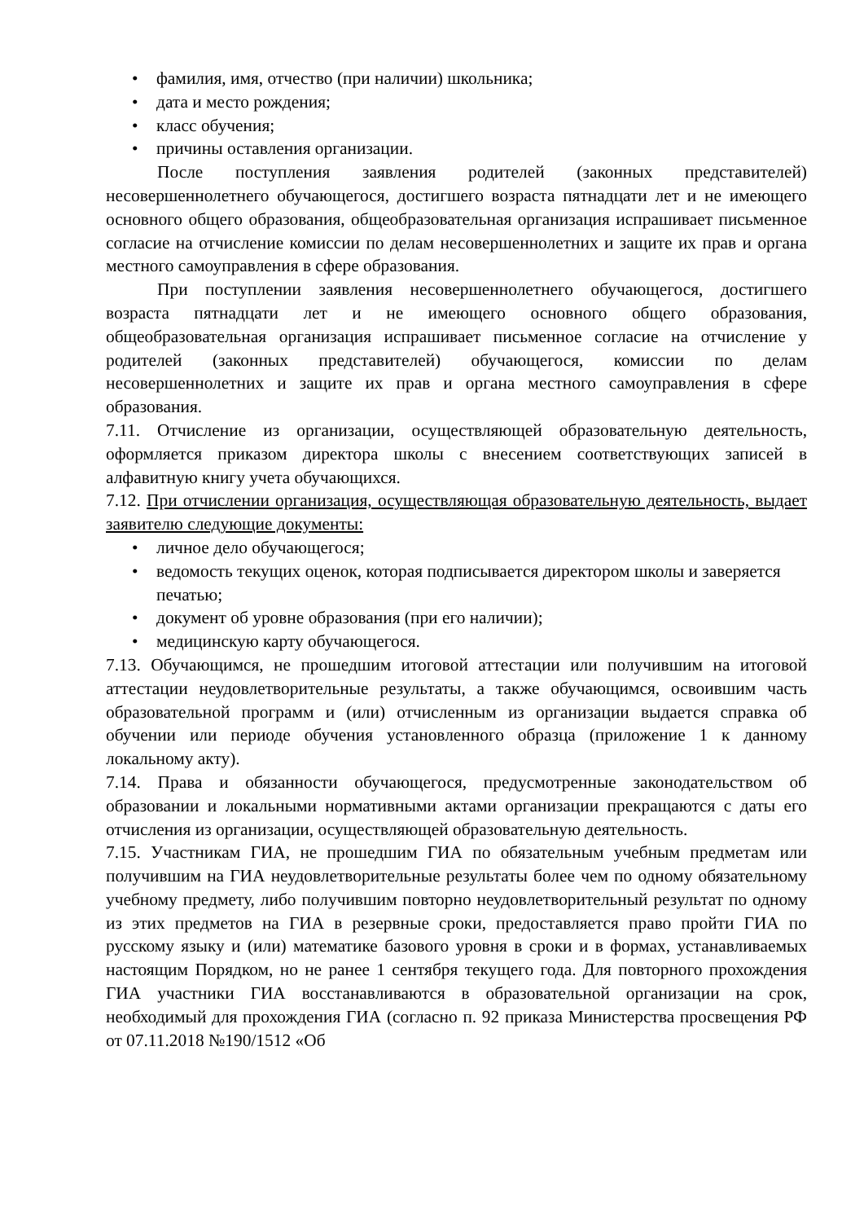• фамилия, имя, отчество (при наличии) школьника;
• дата и место рождения;
• класс обучения;
• причины оставления организации.
После поступления заявления родителей (законных представителей) несовершеннолетнего обучающегося, достигшего возраста пятнадцати лет и не имеющего основного общего образования, общеобразовательная организация испрашивает письменное согласие на отчисление комиссии по делам несовершеннолетних и защите их прав и органа местного самоуправления в сфере образования.
При поступлении заявления несовершеннолетнего обучающегося, достигшего возраста пятнадцати лет и не имеющего основного общего образования, общеобразовательная организация испрашивает письменное согласие на отчисление у родителей (законных представителей) обучающегося, комиссии по делам несовершеннолетних и защите их прав и органа местного самоуправления в сфере образования.
7.11. Отчисление из организации, осуществляющей образовательную деятельность, оформляется приказом директора школы с внесением соответствующих записей в алфавитную книгу учета обучающихся.
7.12. При отчислении организация, осуществляющая образовательную деятельность, выдает заявителю следующие документы:
• личное дело обучающегося;
• ведомость текущих оценок, которая подписывается директором школы и заверяется печатью;
• документ об уровне образования (при его наличии);
• медицинскую карту обучающегося.
7.13. Обучающимся, не прошедшим итоговой аттестации или получившим на итоговой аттестации неудовлетворительные результаты, а также обучающимся, освоившим часть образовательной программ и (или) отчисленным из организации выдается справка об обучении или периоде обучения установленного образца (приложение 1 к данному локальному акту).
7.14. Права и обязанности обучающегося, предусмотренные законодательством об образовании и локальными нормативными актами организации прекращаются с даты его отчисления из организации, осуществляющей образовательную деятельность.
7.15. Участникам ГИА, не прошедшим ГИА по обязательным учебным предметам или получившим на ГИА неудовлетворительные результаты более чем по одному обязательному учебному предмету, либо получившим повторно неудовлетворительный результат по одному из этих предметов на ГИА в резервные сроки, предоставляется право пройти ГИА по русскому языку и (или) математике базового уровня в сроки и в формах, устанавливаемых настоящим Порядком, но не ранее 1 сентября текущего года. Для повторного прохождения ГИА участники ГИА восстанавливаются в образовательной организации на срок, необходимый для прохождения ГИА (согласно п. 92 приказа Министерства просвещения РФ от 07.11.2018 №190/1512 «Об